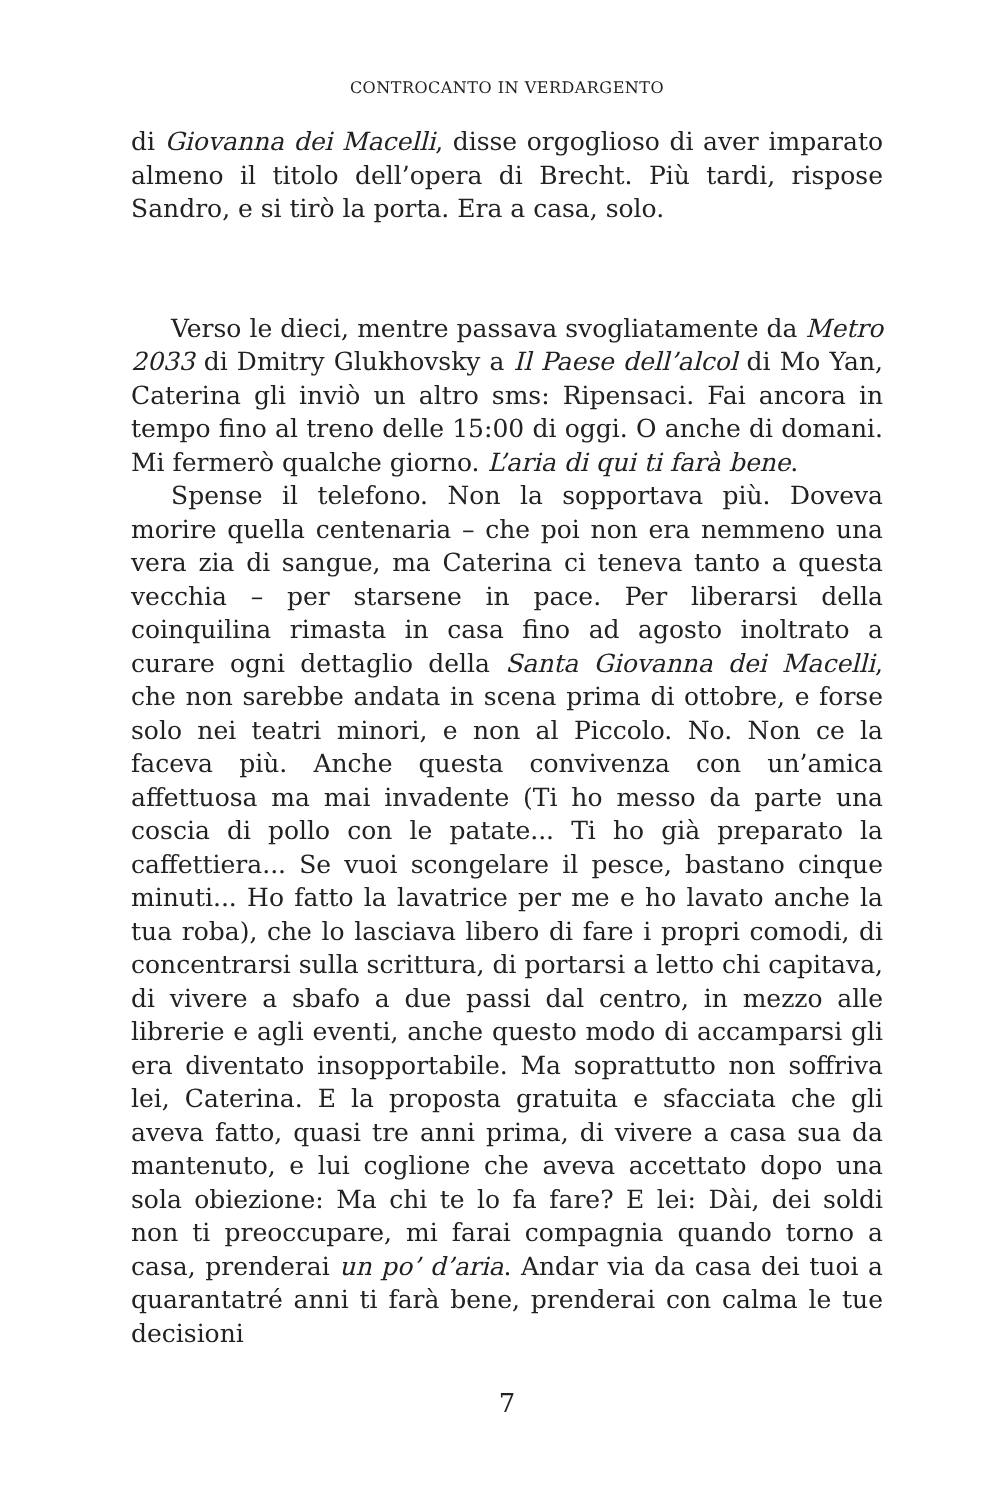CONTROCANTO IN VERDARGENTO
di Giovanna dei Macelli, disse orgoglioso di aver imparato almeno il titolo dell’opera di Brecht. Più tardi, rispose Sandro, e si tirò la porta. Era a casa, solo.
Verso le dieci, mentre passava svogliatamente da Metro 2033 di Dmitry Glukhovsky a Il Paese dell’alcol di Mo Yan, Caterina gli inviò un altro sms: Ripensaci. Fai ancora in tempo fino al treno delle 15:00 di oggi. O anche di domani. Mi fermerò qualche giorno. L’aria di qui ti farà bene.
Spense il telefono. Non la sopportava più. Doveva morire quella centenaria – che poi non era nemmeno una vera zia di sangue, ma Caterina ci teneva tanto a questa vecchia – per starsene in pace. Per liberarsi della coinquilina rimasta in casa fino ad agosto inoltrato a curare ogni dettaglio della Santa Giovanna dei Macelli, che non sarebbe andata in scena prima di ottobre, e forse solo nei teatri minori, e non al Piccolo. No. Non ce la faceva più. Anche questa convivenza con un’amica affettuosa ma mai invadente (Ti ho messo da parte una coscia di pollo con le patate... Ti ho già preparato la caffettiera... Se vuoi scongelare il pesce, bastano cinque minuti... Ho fatto la lavatrice per me e ho lavato anche la tua roba), che lo lasciava libero di fare i propri comodi, di concentrarsi sulla scrittura, di portarsi a letto chi capitava, di vivere a sbafo a due passi dal centro, in mezzo alle librerie e agli eventi, anche questo modo di accamparsi gli era diventato insopportabile. Ma soprattutto non soffriva lei, Caterina. E la proposta gratuita e sfacciata che gli aveva fatto, quasi tre anni prima, di vivere a casa sua da mantenuto, e lui coglione che aveva accettato dopo una sola obiezione: Ma chi te lo fa fare? E lei: Dài, dei soldi non ti preoccupare, mi farai compagnia quando torno a casa, prenderai un po’ d’aria. Andar via da casa dei tuoi a quarantatré anni ti farà bene, prenderai con calma le tue decisioni
7